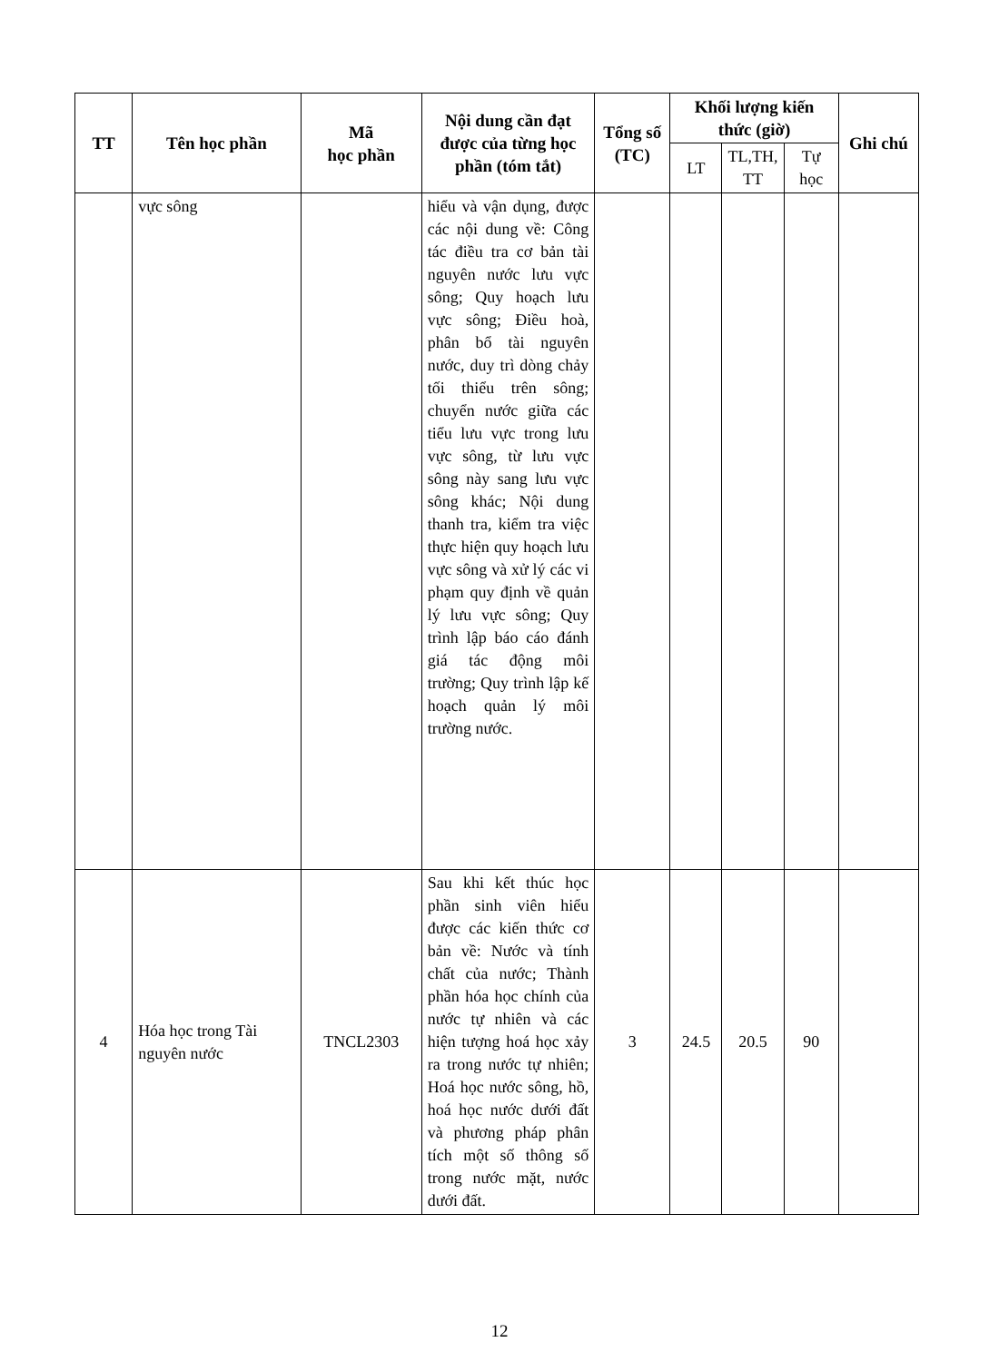| TT | Tên học phần | Mã học phần | Nội dung cần đạt được của từng học phần (tóm tắt) | Tổng số (TC) | Khối lượng kiến thức (giờ) | | | Ghi chú |
| --- | --- | --- | --- | --- | --- | --- | --- | --- |
| | | | | | LT | TL,TH, TT | Tự học | |
| | vực sông | | hiểu và vận dụng, được các nội dung về: Công tác điều tra cơ bản tài nguyên nước lưu vực sông; Quy hoạch lưu vực sông; Điều hoà, phân bổ tài nguyên nước, duy trì dòng chảy tối thiểu trên sông; chuyển nước giữa các tiểu lưu vực trong lưu vực sông, từ lưu vực sông này sang lưu vực sông khác; Nội dung thanh tra, kiểm tra việc thực hiện quy hoạch lưu vực sông và xử lý các vi phạm quy định về quản lý lưu vực sông; Quy trình lập báo cáo đánh giá tác động môi trường; Quy trình lập kế hoạch quản lý môi trường nước. | | | | | |
| 4 | Hóa học trong Tài nguyên nước | TNCL2303 | Sau khi kết thúc học phần sinh viên hiểu được các kiến thức cơ bản về: Nước và tính chất của nước; Thành phần hóa học chính của nước tự nhiên và các hiện tượng hoá học xảy ra trong nước tự nhiên; Hoá học nước sông, hồ, hoá học nước dưới đất và phương pháp phân tích một số thông số trong nước mặt, nước dưới đất. | 3 | 24.5 | 20.5 | 90 | |
12